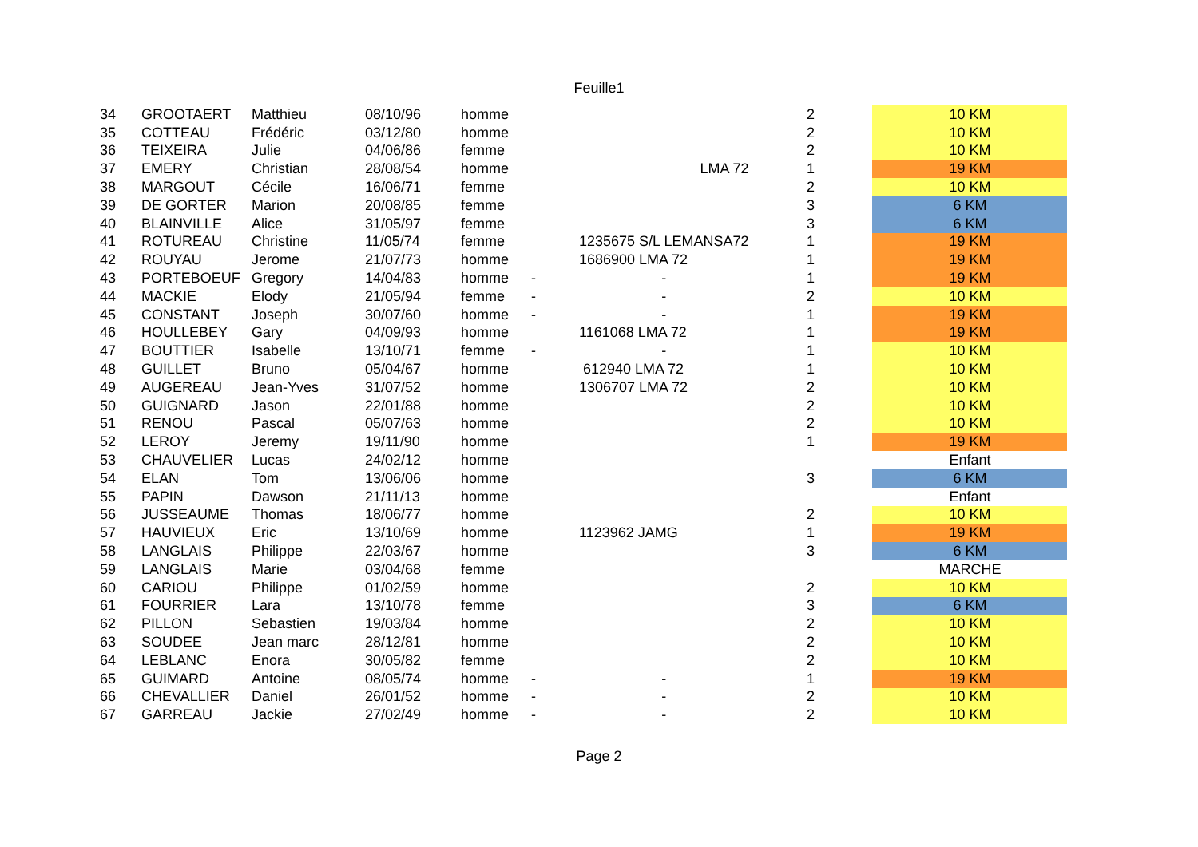Feuille1
| 34 | GROOTAERT | Matthieu | 08/10/96 | homme | | | 2 | 10 KM |
| 35 | COTTEAU | Frédéric | 03/12/80 | homme | | | 2 | 10 KM |
| 36 | TEIXEIRA | Julie | 04/06/86 | femme | | | 2 | 10 KM |
| 37 | EMERY | Christian | 28/08/54 | homme | | LMA 72 | 1 | 19 KM |
| 38 | MARGOUT | Cécile | 16/06/71 | femme | | | 2 | 10 KM |
| 39 | DE GORTER | Marion | 20/08/85 | femme | | | 3 | 6 KM |
| 40 | BLAINVILLE | Alice | 31/05/97 | femme | | | 3 | 6 KM |
| 41 | ROTUREAU | Christine | 11/05/74 | femme | | 1235675 S/L LEMANSA72 | 1 | 19 KM |
| 42 | ROUYAU | Jerome | 21/07/73 | homme | | 1686900 LMA 72 | 1 | 19 KM |
| 43 | PORTEBOEUF | Gregory | 14/04/83 | homme | - | - | 1 | 19 KM |
| 44 | MACKIE | Elody | 21/05/94 | femme | - | - | 2 | 10 KM |
| 45 | CONSTANT | Joseph | 30/07/60 | homme | - | - | 1 | 19 KM |
| 46 | HOULLEBEY | Gary | 04/09/93 | homme | | 1161068 LMA 72 | 1 | 19 KM |
| 47 | BOUTTIER | Isabelle | 13/10/71 | femme | - | - | 1 | 10 KM |
| 48 | GUILLET | Bruno | 05/04/67 | homme | | 612940 LMA 72 | 1 | 10 KM |
| 49 | AUGEREAU | Jean-Yves | 31/07/52 | homme | | 1306707 LMA 72 | 2 | 10 KM |
| 50 | GUIGNARD | Jason | 22/01/88 | homme | | | 2 | 10 KM |
| 51 | RENOU | Pascal | 05/07/63 | homme | | | 2 | 10 KM |
| 52 | LEROY | Jeremy | 19/11/90 | homme | | | 1 | 19 KM |
| 53 | CHAUVELIER | Lucas | 24/02/12 | homme | | | | Enfant |
| 54 | ELAN | Tom | 13/06/06 | homme | | | 3 | 6 KM |
| 55 | PAPIN | Dawson | 21/11/13 | homme | | | | Enfant |
| 56 | JUSSEAUME | Thomas | 18/06/77 | homme | | | 2 | 10 KM |
| 57 | HAUVIEUX | Eric | 13/10/69 | homme | | 1123962 JAMG | 1 | 19 KM |
| 58 | LANGLAIS | Philippe | 22/03/67 | homme | | | 3 | 6 KM |
| 59 | LANGLAIS | Marie | 03/04/68 | femme | | | | MARCHE |
| 60 | CARIOU | Philippe | 01/02/59 | homme | | | 2 | 10 KM |
| 61 | FOURRIER | Lara | 13/10/78 | femme | | | 3 | 6 KM |
| 62 | PILLON | Sebastien | 19/03/84 | homme | | | 2 | 10 KM |
| 63 | SOUDEE | Jean marc | 28/12/81 | homme | | | 2 | 10 KM |
| 64 | LEBLANC | Enora | 30/05/82 | femme | | | 2 | 10 KM |
| 65 | GUIMARD | Antoine | 08/05/74 | homme | - | - | 1 | 19 KM |
| 66 | CHEVALLIER | Daniel | 26/01/52 | homme | - | - | 2 | 10 KM |
| 67 | GARREAU | Jackie | 27/02/49 | homme | - | - | 2 | 10 KM |
Page 2